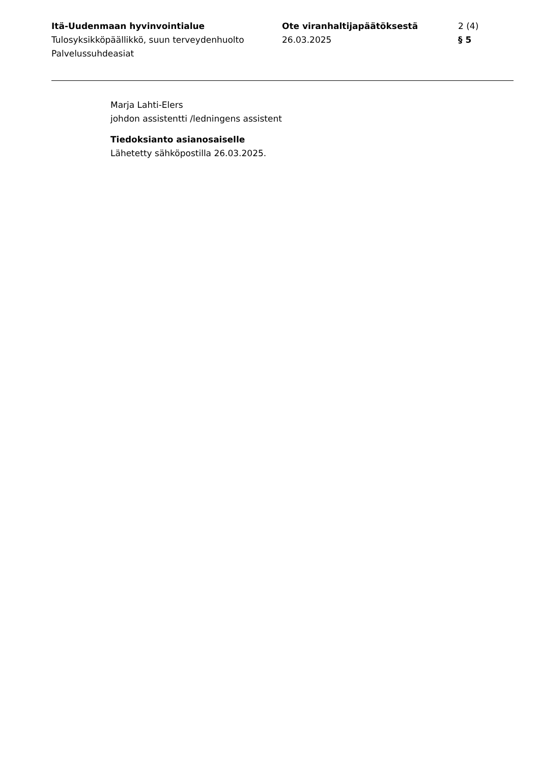Itä-Uudenmaan hyvinvointialue
Tulosyksikköpäällikkö, suun terveydenhuolto
Palvelussuhdeasiat
Ote viranhaltijapäätöksestä
26.03.2025
2 (4)
§ 5
Marja Lahti-Elers
johdon assistentti /ledningens assistent
Tiedoksianto asianosaiselle
Lähetetty sähköpostilla 26.03.2025.